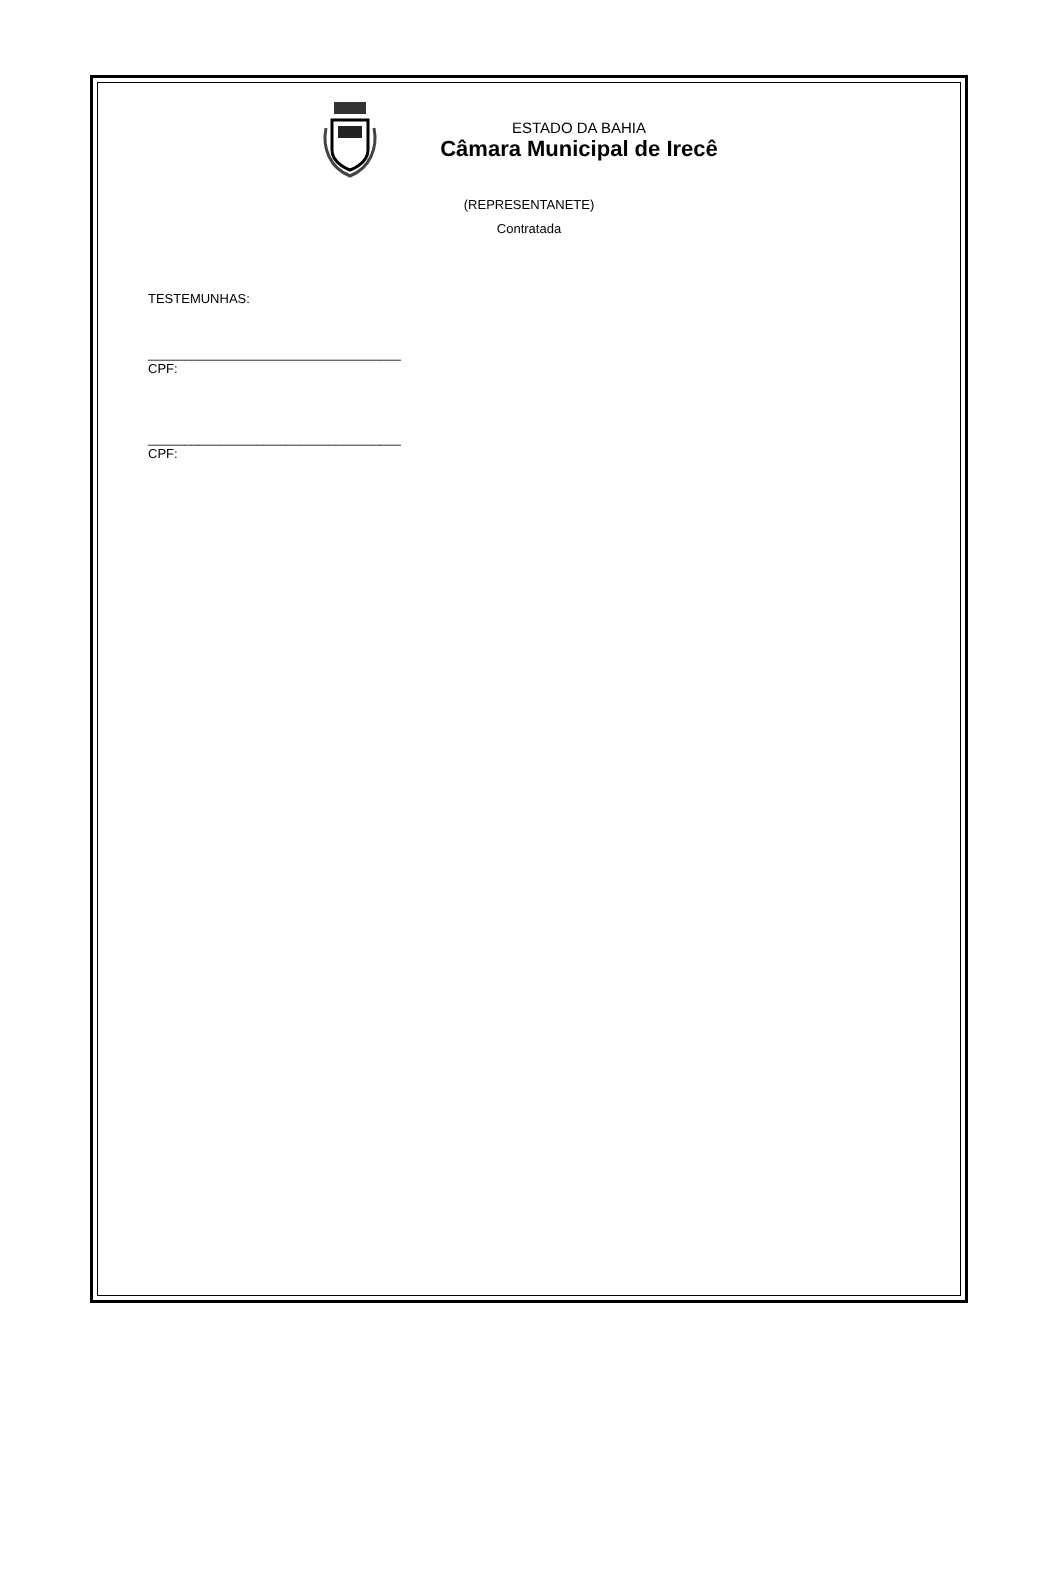ESTADO DA BAHIA
Câmara Municipal de Irecê
(REPRESENTANETE)
Contratada
TESTEMUNHAS:
___________________________________
CPF:
___________________________________
CPF: